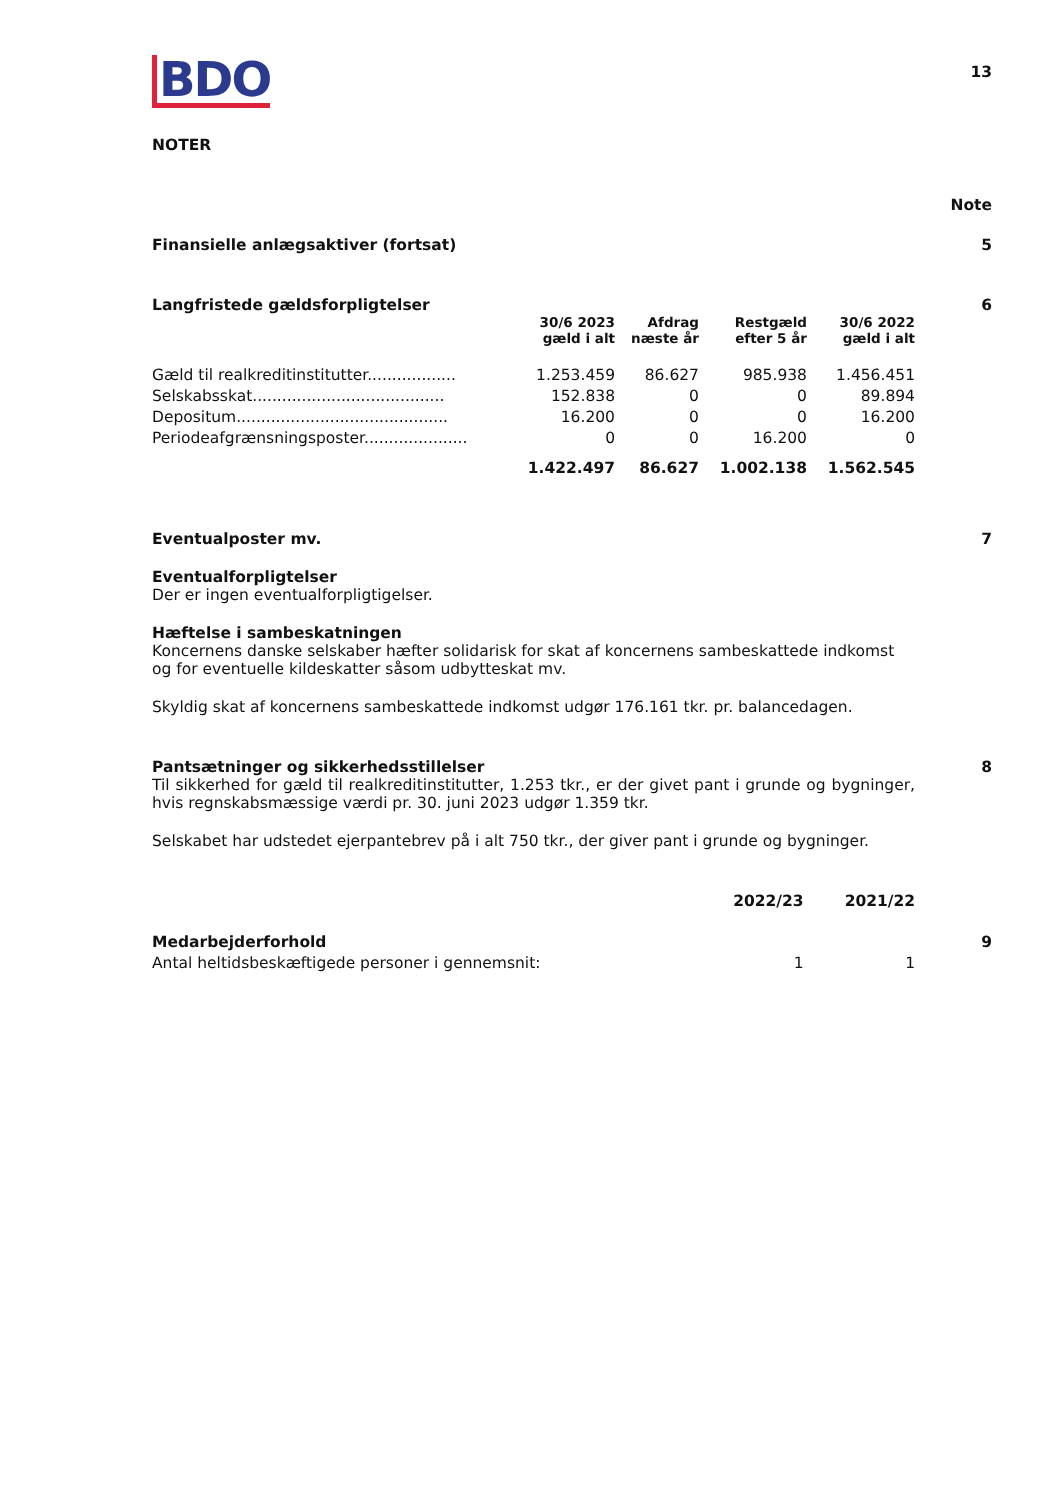BDO
13
NOTER
Note
Finansielle anlægsaktiver (fortsat) 5
Langfristede gældsforpligtelser 6
| | 30/6 2023 gæld i alt | Afdrag næste år | Restgæld efter 5 år | 30/6 2022 gæld i alt |
| --- | --- | --- | --- | --- |
| Gæld til realkreditinstitutter.................. | 1.253.459 | 86.627 | 985.938 | 1.456.451 |
| Selskabsskat....................................... | 152.838 | 0 | 0 | 89.894 |
| Depositum........................................... | 16.200 | 0 | 0 | 16.200 |
| Periodeafgrænsningsposter..................... | 0 | 0 | 16.200 | 0 |
| | 1.422.497 | 86.627 | 1.002.138 | 1.562.545 |
Eventualposter mv. 7
Eventualforpligtelser
Der er ingen eventualforpligtigelser.
Hæftelse i sambeskatningen
Koncernens danske selskaber hæfter solidarisk for skat af koncernens sambeskattede indkomst og for eventuelle kildeskatter såsom udbytteskat mv.
Skyldig skat af koncernens sambeskattede indkomst udgør 176.161 tkr. pr. balancedagen.
Pantsætninger og sikkerhedsstillelser 8
Til sikkerhed for gæld til realkreditinstitutter, 1.253 tkr., er der givet pant i grunde og bygninger, hvis regnskabsmæssige værdi pr. 30. juni 2023 udgør 1.359 tkr.
Selskabet har udstedet ejerpantebrev på i alt 750 tkr., der giver pant i grunde og bygninger.
| | 2022/23 | 2021/22 | |
| --- | --- | --- | --- |
| Medarbejderforhold | | | 9 |
| Antal heltidsbeskæftigede personer i gennemsnit: | 1 | 1 | |